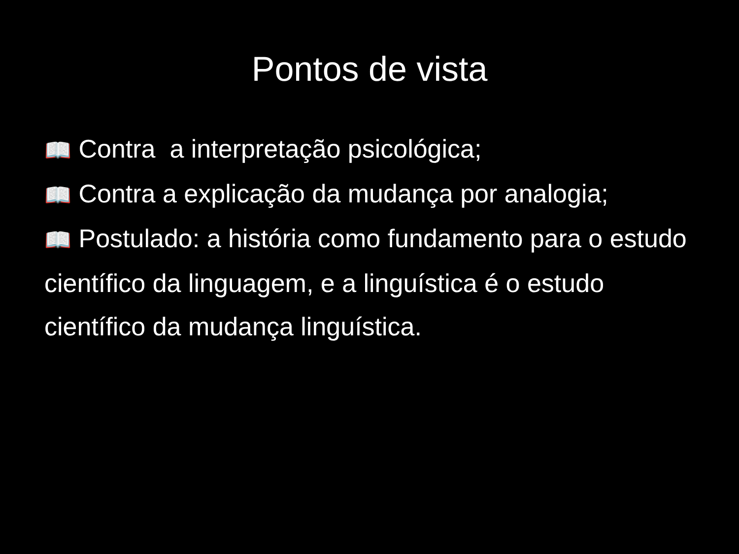Pontos de vista
📖 Contra a interpretação psicológica;
📖 Contra a explicação da mudança por analogia;
📖 Postulado: a história como fundamento para o estudo científico da linguagem, e a linguística é o estudo científico da mudança linguística.